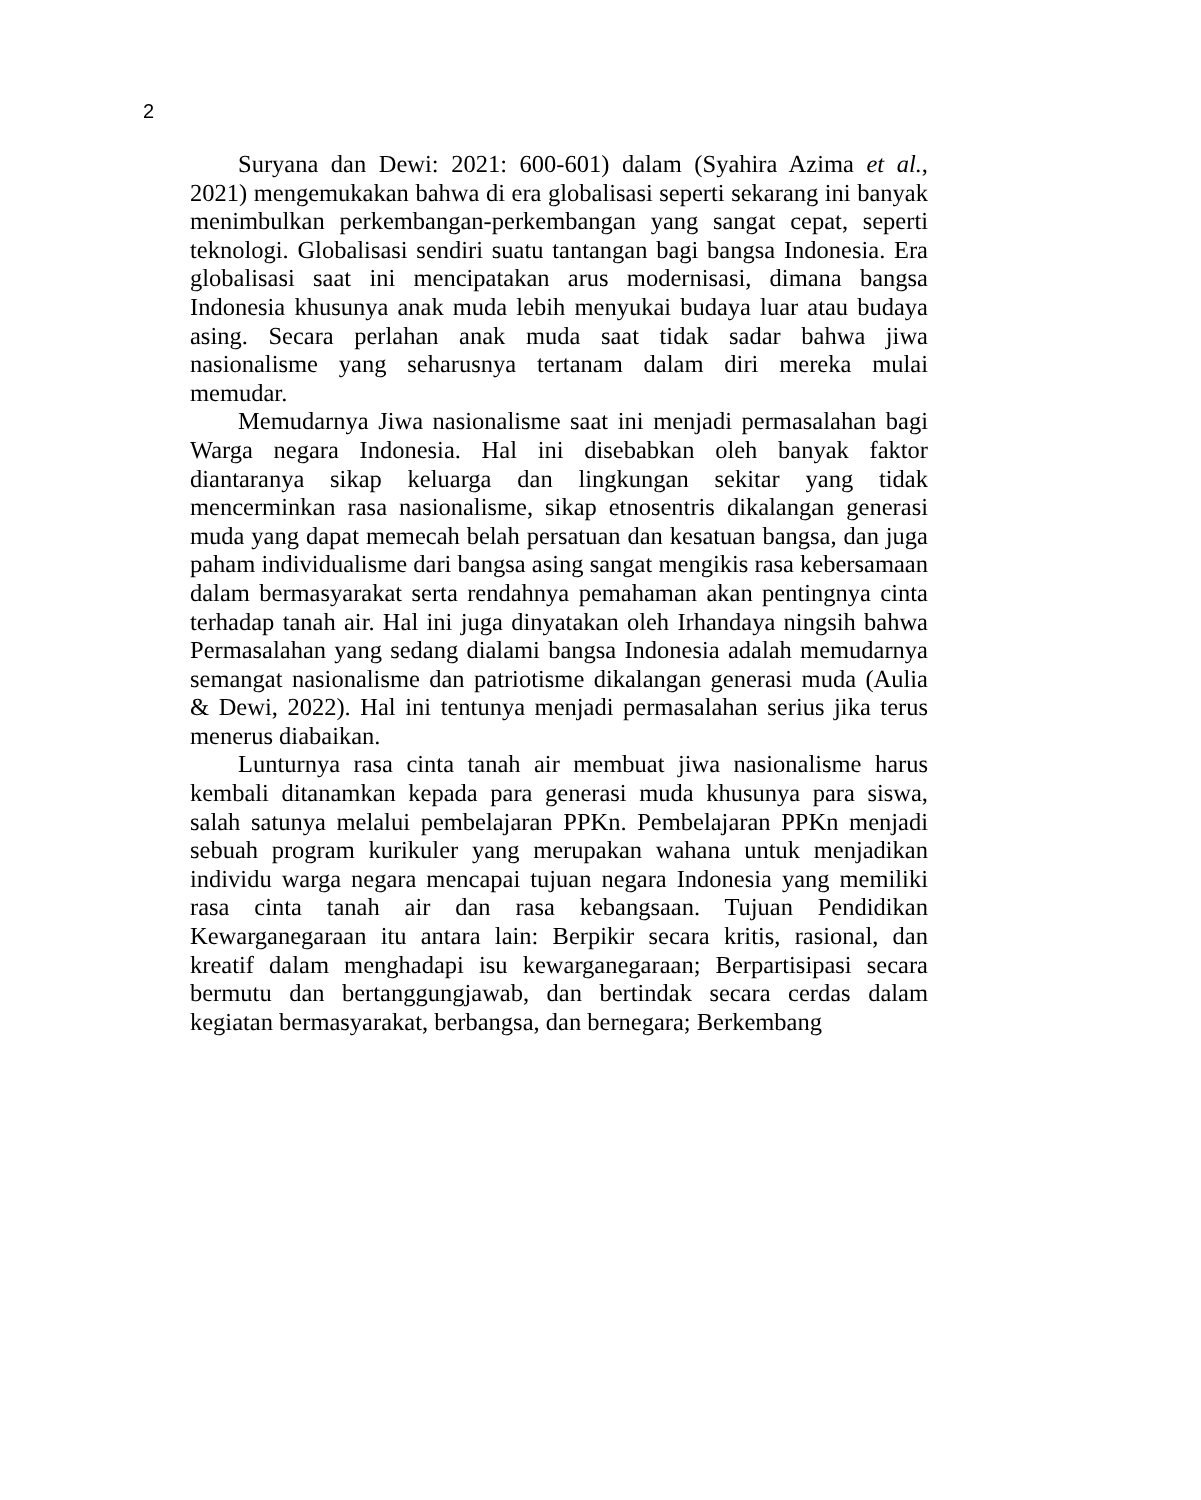2
Suryana dan Dewi: 2021: 600-601) dalam (Syahira Azima et al., 2021) mengemukakan bahwa di era globalisasi seperti sekarang ini banyak menimbulkan perkembangan-perkembangan yang sangat cepat, seperti teknologi. Globalisasi sendiri suatu tantangan bagi bangsa Indonesia. Era globalisasi saat ini mencipatakan arus modernisasi, dimana bangsa Indonesia khusunya anak muda lebih menyukai budaya luar atau budaya asing. Secara perlahan anak muda saat tidak sadar bahwa jiwa nasionalisme yang seharusnya tertanam dalam diri mereka mulai memudar.
Memudarnya Jiwa nasionalisme saat ini menjadi permasalahan bagi Warga negara Indonesia. Hal ini disebabkan oleh banyak faktor diantaranya sikap keluarga dan lingkungan sekitar yang tidak mencerminkan rasa nasionalisme, sikap etnosentris dikalangan generasi muda yang dapat memecah belah persatuan dan kesatuan bangsa, dan juga paham individualisme dari bangsa asing sangat mengikis rasa kebersamaan dalam bermasyarakat serta rendahnya pemahaman akan pentingnya cinta terhadap tanah air. Hal ini juga dinyatakan oleh Irhandaya ningsih bahwa Permasalahan yang sedang dialami bangsa Indonesia adalah memudarnya semangat nasionalisme dan patriotisme dikalangan generasi muda (Aulia & Dewi, 2022). Hal ini tentunya menjadi permasalahan serius jika terus menerus diabaikan.
Lunturnya rasa cinta tanah air membuat jiwa nasionalisme harus kembali ditanamkan kepada para generasi muda khusunya para siswa, salah satunya melalui pembelajaran PPKn. Pembelajaran PPKn menjadi sebuah program kurikuler yang merupakan wahana untuk menjadikan individu warga negara mencapai tujuan negara Indonesia yang memiliki rasa cinta tanah air dan rasa kebangsaan. Tujuan Pendidikan Kewarganegaraan itu antara lain: Berpikir secara kritis, rasional, dan kreatif dalam menghadapi isu kewarganegaraan; Berpartisipasi secara bermutu dan bertanggungjawab, dan bertindak secara cerdas dalam kegiatan bermasyarakat, berbangsa, dan bernegara; Berkembang